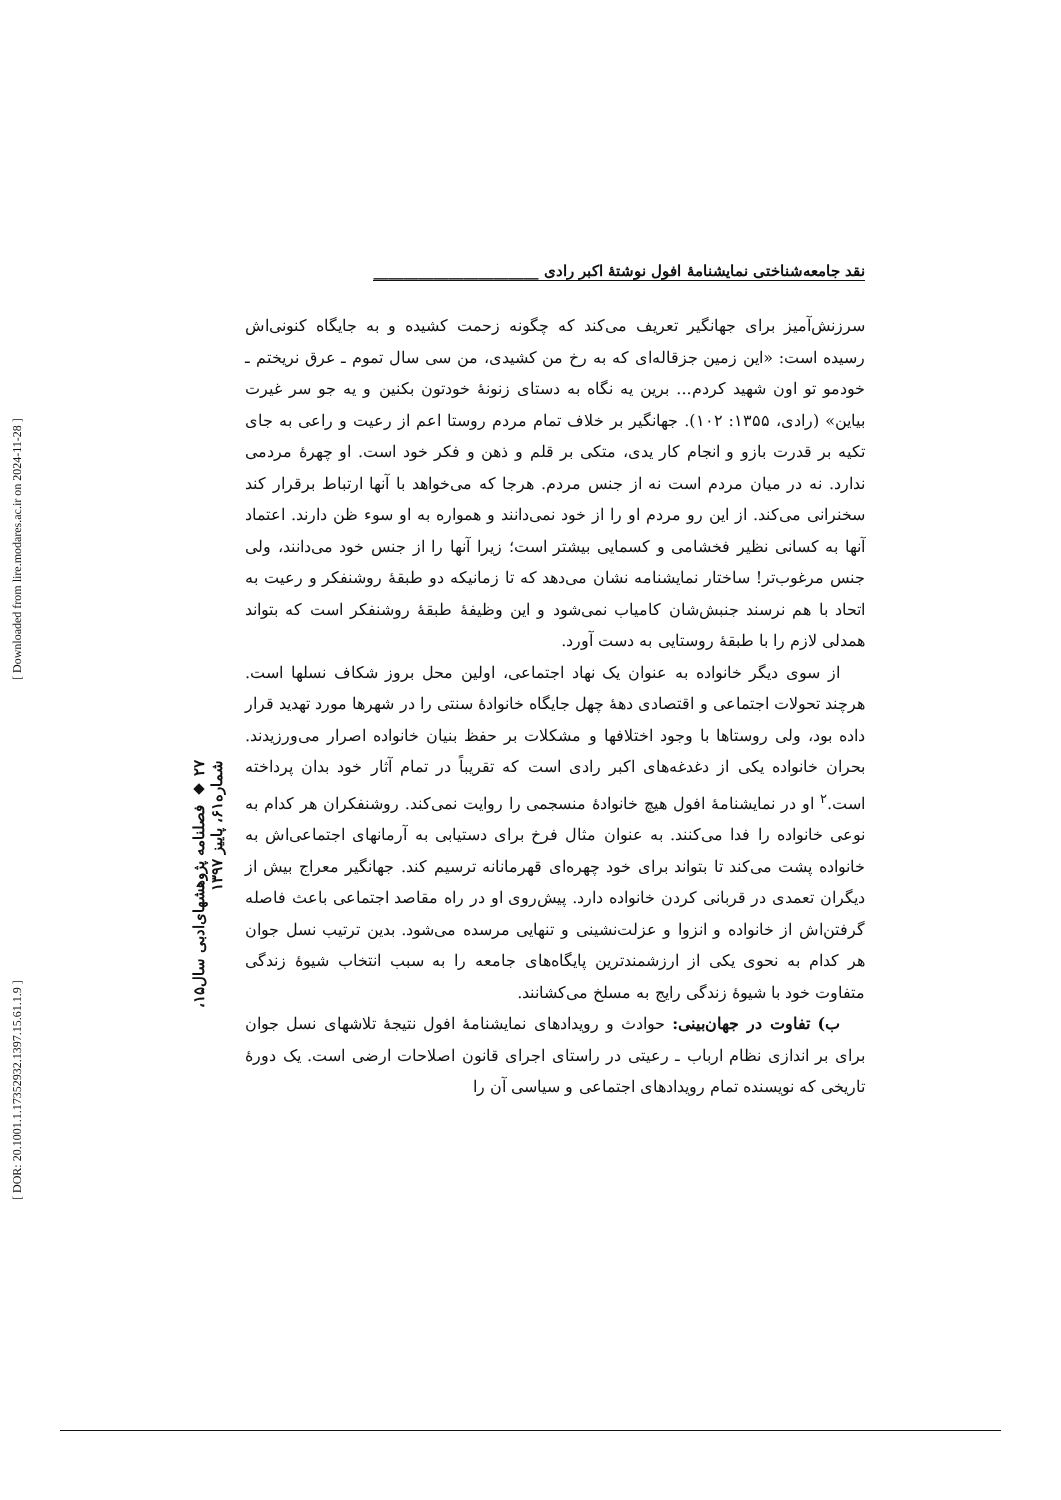نقد جامعه‌شناختی نمایشنامهٔ افول نوشتهٔ اکبر رادی ______________________
سرزنش‌آمیز برای جهانگیر تعریف می‌کند که چگونه زحمت کشیده و به جایگاه کنونی‌اش رسیده است: «این زمین جزقاله‌ای که به رخ من کشیدی، من سی سال تموم ـ عرق نریختم ـ خودمو تو اون شهید کردم... برین یه نگاه به دستای زنونهٔ خودتون بکنین و یه جو سر غیرت بیاین» (رادی، ۱۳۵۵: ۱۰۲). جهانگیر بر خلاف تمام مردم روستا اعم از رعیت و راعی به جای تکیه بر قدرت بازو و انجام کار یدی، متکی بر قلم و ذهن و فکر خود است. او چهرهٔ مردمی ندارد. نه در میان مردم است نه از جنس مردم. هرجا که می‌خواهد با آنها ارتباط برقرار کند سخنرانی می‌کند. از این رو مردم او را از خود نمی‌دانند و همواره به او سوء ظن دارند. اعتماد آنها به کسانی نظیر فخشامی و کسمایی بیشتر است؛ زیرا آنها را از جنس خود می‌دانند، ولی جنس مرغوب‌تر! ساختار نمایشنامه نشان می‌دهد که تا زمانیکه دو طبقهٔ روشنفکر و رعیت به اتحاد با هم نرسند جنبش‌شان کامیاب نمی‌شود و این وظیفهٔ طبقهٔ روشنفکر است که بتواند همدلی لازم را با طبقهٔ روستایی به دست آورد.
از سوی دیگر خانواده به عنوان یک نهاد اجتماعی، اولین محل بروز شکاف نسلها است. هرچند تحولات اجتماعی و اقتصادی دههٔ چهل جایگاه خانوادهٔ سنتی را در شهرها مورد تهدید قرار داده بود، ولی روستاها با وجود اختلافها و مشکلات بر حفظ بنیان خانواده اصرار می‌ورزیدند. بحران خانواده یکی از دغدغه‌های اکبر رادی است که تقریباً در تمام آثار خود بدان پرداخته است.<sup>۲</sup> او در نمایشنامهٔ افول هیچ خانوادهٔ منسجمی را روایت نمی‌کند. روشنفکران هر کدام به نوعی خانواده را فدا می‌کنند. به عنوان مثال فرخ برای دستیابی به آرمانهای اجتماعی‌اش به خانواده پشت می‌کند تا بتواند برای خود چهره‌ای قهرمانانه ترسیم کند. جهانگیر معراج بیش از دیگران تعمدی در قربانی کردن خانواده دارد. پیش‌روی او در راه مقاصد اجتماعی باعث فاصله گرفتن‌اش از خانواده و انزوا و عزلت‌نشینی و تنهایی مرسده می‌شود. بدین ترتیب نسل جوان هر کدام به نحوی یکی از ارزشمندترین پایگاه‌های جامعه را به سبب انتخاب شیوهٔ زندگی متفاوت خود با شیوهٔ زندگی رایج به مسلخ می‌کشانند.
ب) تفاوت در جهان‌بینی: حوادث و رویدادهای نمایشنامهٔ افول نتیجهٔ تلاشهای نسل جوان برای بر اندازی نظام ارباب ـ رعیتی در راستای اجرای قانون اصلاحات ارضی است. یک دورهٔ تاریخی که نویسنده تمام رویدادهای اجتماعی و سیاسی آن را
۲۷ ◆ فصلنامه پژوهشهای‌ادبی سال۱۵، شماره۶۱، پاییز ۱۳۹۷
[ Downloaded from lire.modares.ac.ir on 2024-11-28 ]
[ DOR: 20.1001.1.17352932.1397.15.61.1.9 ]